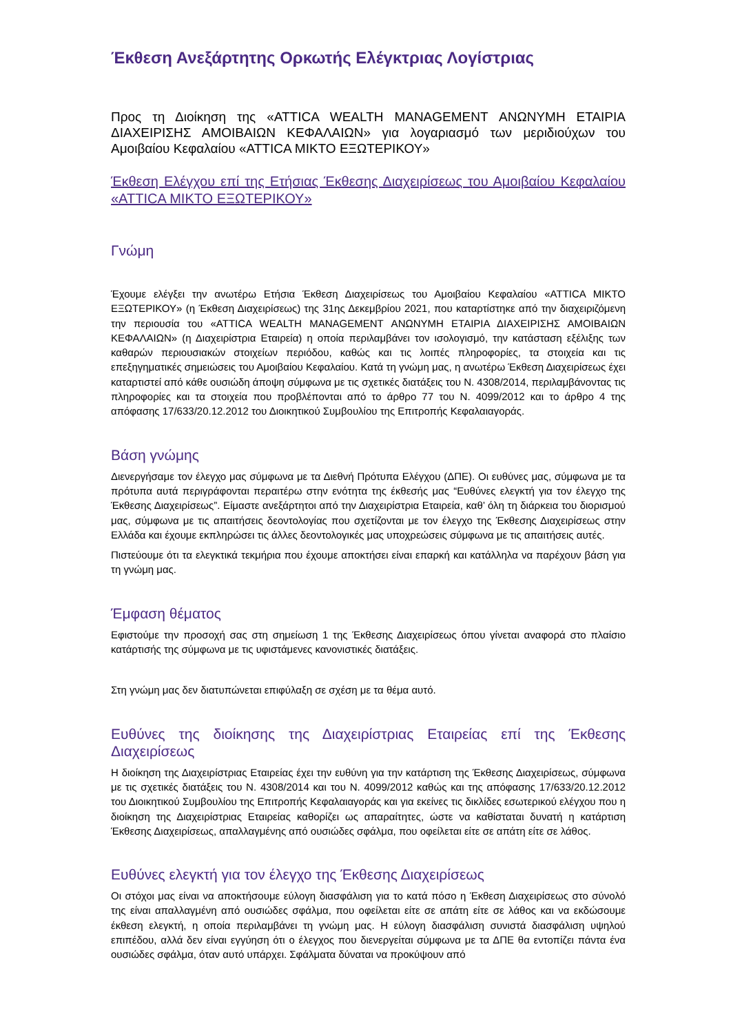Έκθεση Ανεξάρτητης Ορκωτής Ελέγκτριας Λογίστριας
Προς τη Διοίκηση της «ATTICA WEALTH MANAGEMENT ΑΝΩΝΥΜΗ ΕΤΑΙΡΙΑ ΔΙΑΧΕΙΡΙΣΗΣ ΑΜΟΙΒΑΙΩΝ ΚΕΦΑΛΑΙΩΝ» για λογαριασμό των μεριδιούχων του Αμοιβαίου Κεφαλαίου «ATTICA ΜΙΚΤΟ ΕΞΩΤΕΡΙΚΟΥ»
Έκθεση Ελέγχου επί της Ετήσιας Έκθεσης Διαχειρίσεως του Αμοιβαίου Κεφαλαίου «ATTICA ΜΙΚΤΟ ΕΞΩΤΕΡΙΚΟΥ»
Γνώμη
Έχουμε ελέγξει την ανωτέρω Ετήσια Έκθεση Διαχειρίσεως του Αμοιβαίου Κεφαλαίου «ATTICA ΜΙΚΤΟ ΕΞΩΤΕΡΙΚΟΥ» (η Έκθεση Διαχειρίσεως) της 31ης Δεκεμβρίου 2021, που καταρτίστηκε από την διαχειριζόμενη την περιουσία του «ATTICA WEALTH MANAGEMENT ΑΝΩΝΥΜΗ ΕΤΑΙΡΙΑ ΔΙΑΧΕΙΡΙΣΗΣ ΑΜΟΙΒΑΙΩΝ ΚΕΦΑΛΑΙΩΝ» (η Διαχειρίστρια Εταιρεία) η οποία περιλαμβάνει τον ισολογισμό, την κατάσταση εξέλιξης των καθαρών περιουσιακών στοιχείων περιόδου, καθώς και τις λοιπές πληροφορίες, τα στοιχεία και τις επεξηγηματικές σημειώσεις του Αμοιβαίου Κεφαλαίου. Κατά τη γνώμη μας, η ανωτέρω Έκθεση Διαχειρίσεως έχει καταρτιστεί από κάθε ουσιώδη άποψη σύμφωνα με τις σχετικές διατάξεις του Ν. 4308/2014, περιλαμβάνοντας τις πληροφορίες και τα στοιχεία που προβλέπονται από το άρθρο 77 του Ν. 4099/2012 και το άρθρο 4 της απόφασης 17/633/20.12.2012 του Διοικητικού Συμβουλίου της Επιτροπής Κεφαλαιαγοράς.
Βάση γνώμης
Διενεργήσαμε τον έλεγχο μας σύμφωνα με τα Διεθνή Πρότυπα Ελέγχου (ΔΠΕ). Οι ευθύνες μας, σύμφωνα με τα πρότυπα αυτά περιγράφονται περαιτέρω στην ενότητα της έκθεσής μας “Ευθύνες ελεγκτή για τον έλεγχο της Έκθεσης Διαχειρίσεως”. Είμαστε ανεξάρτητοι από την Διαχειρίστρια Εταιρεία, καθ’ όλη τη διάρκεια του διορισμού μας, σύμφωνα με τις απαιτήσεις δεοντολογίας που σχετίζονται με τον έλεγχο της Έκθεσης Διαχειρίσεως στην Ελλάδα και έχουμε εκπληρώσει τις άλλες δεοντολογικές μας υποχρεώσεις σύμφωνα με τις απαιτήσεις αυτές.
Πιστεύουμε ότι τα ελεγκτικά τεκμήρια που έχουμε αποκτήσει είναι επαρκή και κατάλληλα να παρέχουν βάση για τη γνώμη μας.
Έμφαση θέματος
Εφιστούμε την προσοχή σας στη σημείωση 1 της Έκθεσης Διαχειρίσεως όπου γίνεται αναφορά στο πλαίσιο κατάρτισής της σύμφωνα με τις υφιστάμενες κανονιστικές διατάξεις.
Στη γνώμη μας δεν διατυπώνεται επιφύλαξη σε σχέση με τα θέμα αυτό.
Ευθύνες της διοίκησης της Διαχειρίστριας Εταιρείας επί της Έκθεσης Διαχειρίσεως
Η διοίκηση της Διαχειρίστριας Εταιρείας έχει την ευθύνη για την κατάρτιση της Έκθεσης Διαχειρίσεως, σύμφωνα με τις σχετικές διατάξεις του Ν. 4308/2014 και του Ν. 4099/2012 καθώς και της απόφασης 17/633/20.12.2012 του Διοικητικού Συμβουλίου της Επιτροπής Κεφαλαιαγοράς και για εκείνες τις δικλίδες εσωτερικού ελέγχου που η διοίκηση της Διαχειρίστριας Εταιρείας καθορίζει ως απαραίτητες, ώστε να καθίσταται δυνατή η κατάρτιση Έκθεσης Διαχειρίσεως, απαλλαγμένης από ουσιώδες σφάλμα, που οφείλεται είτε σε απάτη είτε σε λάθος.
Ευθύνες ελεγκτή για τον έλεγχο της Έκθεσης Διαχειρίσεως
Οι στόχοι μας είναι να αποκτήσουμε εύλογη διασφάλιση για το κατά πόσο η Έκθεση Διαχειρίσεως στο σύνολό της είναι απαλλαγμένη από ουσιώδες σφάλμα, που οφείλεται είτε σε απάτη είτε σε λάθος και να εκδώσουμε έκθεση ελεγκτή, η οποία περιλαμβάνει τη γνώμη μας. Η εύλογη διασφάλιση συνιστά διασφάλιση υψηλού επιπέδου, αλλά δεν είναι εγγύηση ότι ο έλεγχος που διενεργείται σύμφωνα με τα ΔΠΕ θα εντοπίζει πάντα ένα ουσιώδες σφάλμα, όταν αυτό υπάρχει. Σφάλματα δύναται να προκύψουν από